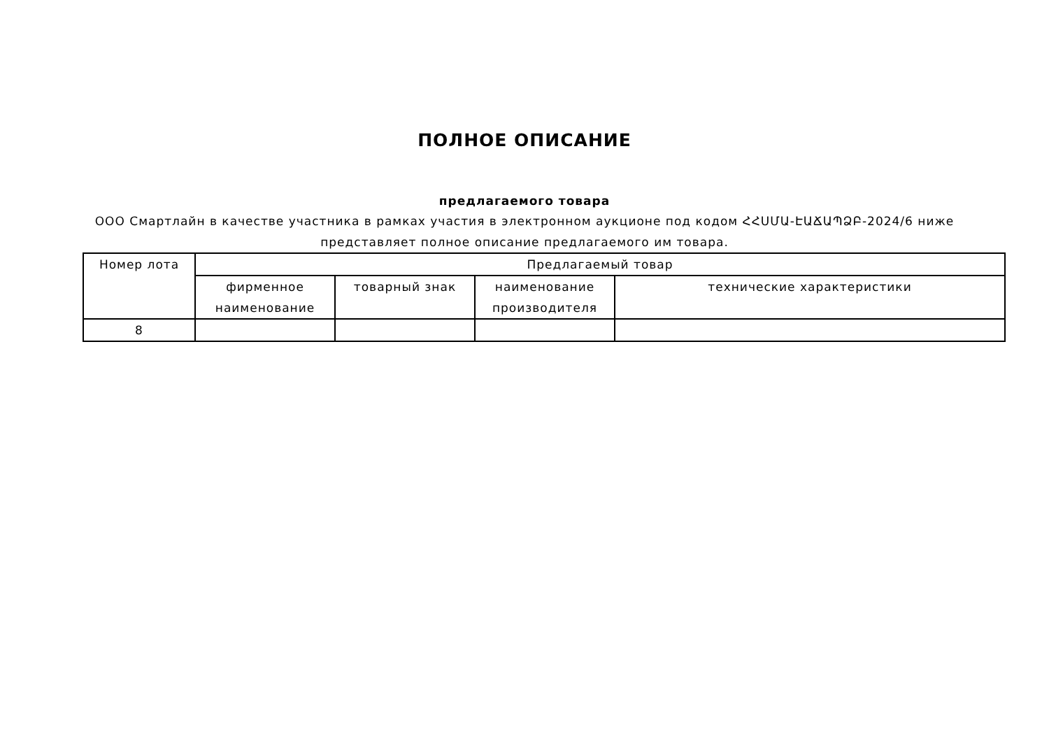ПОЛНОЕ ОПИСАНИЕ
предлагаемого товара
ООО Смартлайн в качестве участника в рамках участия в электронном аукционе под кодом ՀՀՍՄԱ-ԷԱՃԱՊՁԲ-2024/6 ниже представляет полное описание предлагаемого им товара.
| Номер лота | Предлагаемый товар | | | |
| --- | --- | --- | --- | --- |
| | фирменное наименование | товарный знак | наименование производителя | технические характеристики |
| 8 | | | | |